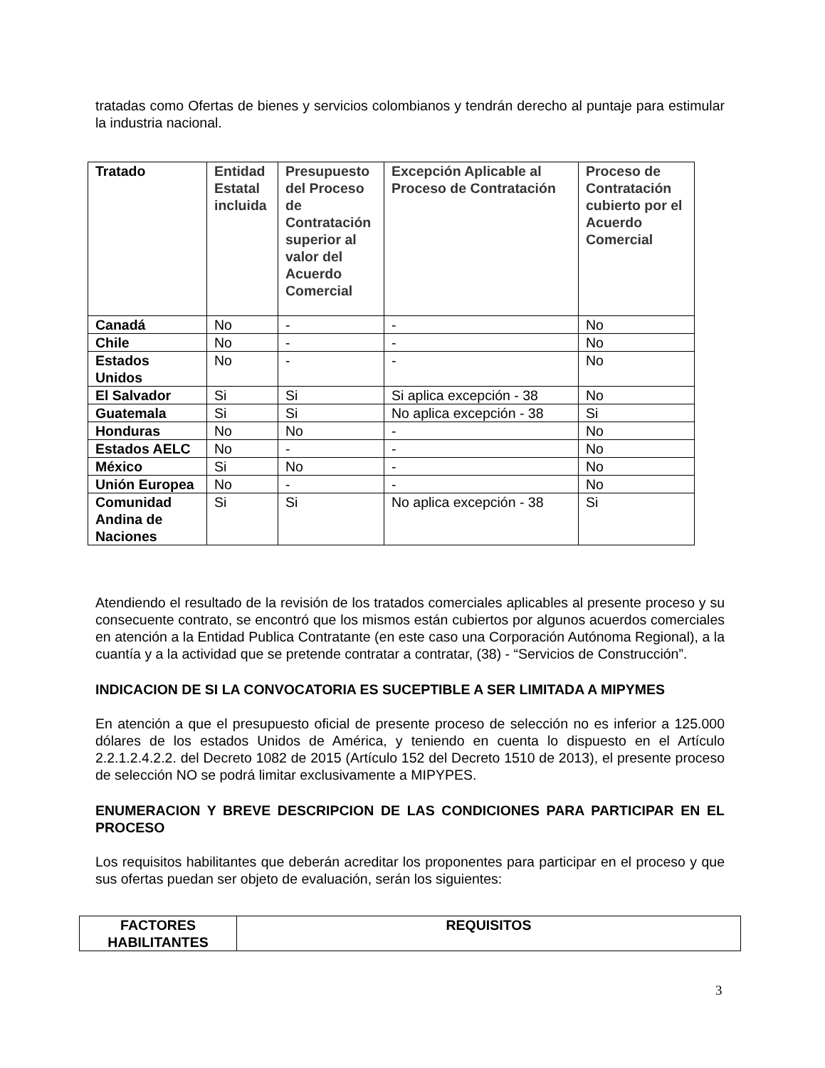tratadas como Ofertas de bienes y servicios colombianos y tendrán derecho al puntaje para estimular la industria nacional.
| Tratado | Entidad Estatal incluida | Presupuesto del Proceso de Contratación superior al valor del Acuerdo Comercial | Excepción Aplicable al Proceso de Contratación | Proceso de Contratación cubierto por el Acuerdo Comercial |
| --- | --- | --- | --- | --- |
| Canadá | No | - | - | No |
| Chile | No | - | - | No |
| Estados Unidos | No | - | - | No |
| El Salvador | Si | Si | Si aplica excepción - 38 | No |
| Guatemala | Si | Si | No aplica excepción - 38 | Si |
| Honduras | No | No | - | No |
| Estados AELC | No | - | - | No |
| México | Si | No | - | No |
| Unión Europea | No | - | - | No |
| Comunidad Andina de Naciones | Si | Si | No aplica excepción - 38 | Si |
Atendiendo el resultado de la revisión de los tratados comerciales aplicables al presente proceso y su consecuente contrato, se encontró que los mismos están cubiertos por algunos acuerdos comerciales en atención a la Entidad Publica Contratante (en este caso una Corporación Autónoma Regional), a la cuantía y a la actividad que se pretende contratar a contratar, (38) - “Servicios de Construcción”.
INDICACION DE SI LA CONVOCATORIA ES SUCEPTIBLE A SER LIMITADA A MIPYMES
En atención a que el presupuesto oficial de presente proceso de selección no es inferior a 125.000 dólares de los estados Unidos de América, y teniendo en cuenta lo dispuesto en el Artículo 2.2.1.2.4.2.2. del Decreto 1082 de 2015 (Artículo 152 del Decreto 1510 de 2013), el presente proceso de selección NO se podrá limitar exclusivamente a MIPYPES.
ENUMERACION Y BREVE DESCRIPCION DE LAS CONDICIONES PARA PARTICIPAR EN EL PROCESO
Los requisitos habilitantes que deberán acreditar los proponentes para participar en el proceso y que sus ofertas puedan ser objeto de evaluación, serán los siguientes:
| FACTORES HABILITANTES | REQUISITOS |
| --- | --- |
3